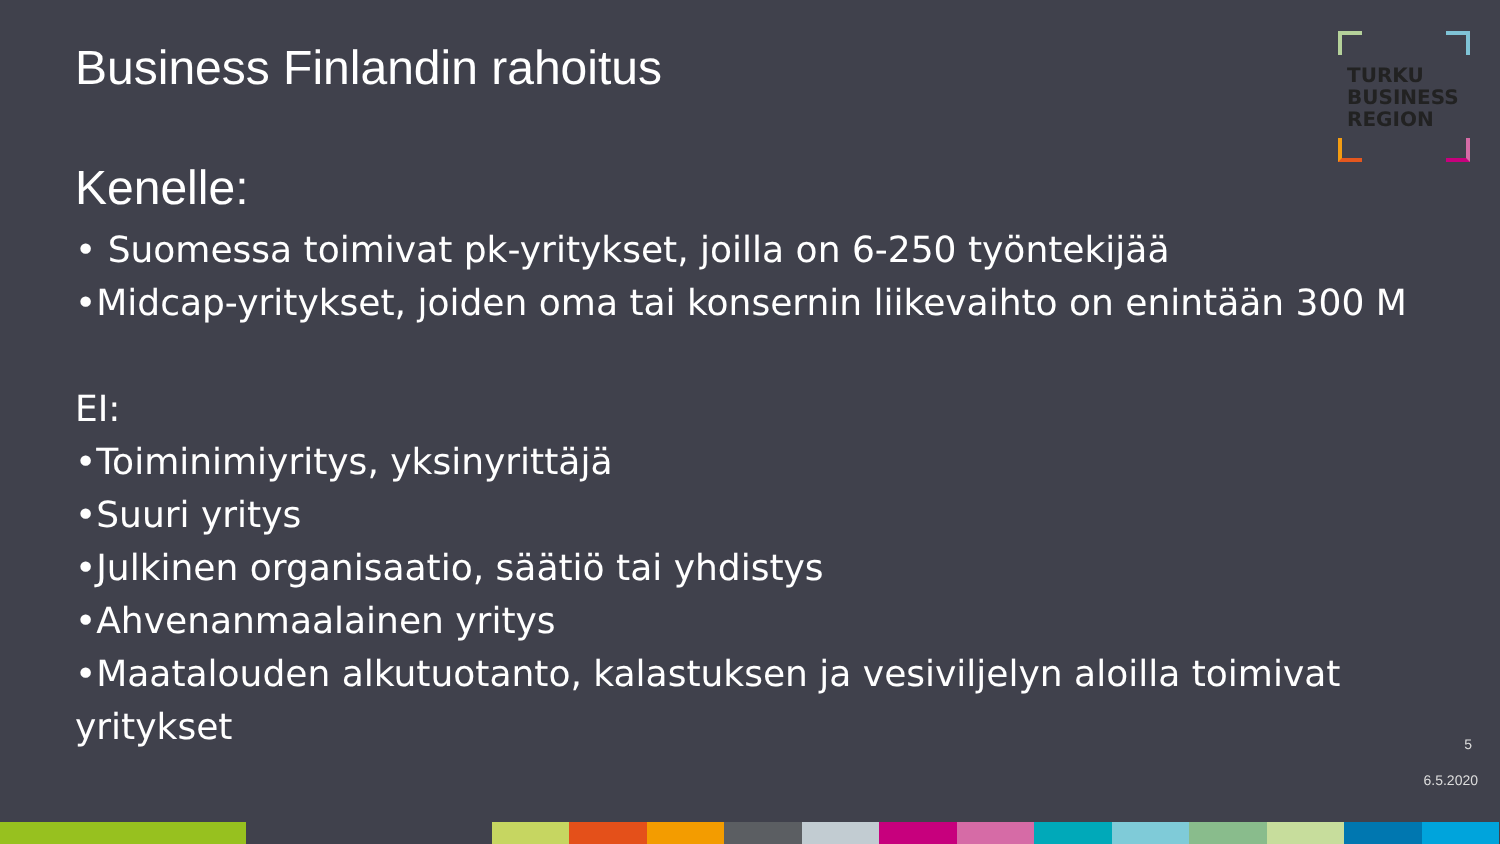TURKU
BUSINESS
REGION
Business Finlandin rahoitus
Kenelle:
• Suomessa toimivat pk-yritykset, joilla on 6-250 työntekijää
•Midcap-yritykset, joiden oma tai konsernin liikevaihto on enintään 300 M
EI:
•Toiminimiyritys, yksinyrittäjä
•Suuri yritys
•Julkinen organisaatio, säätiö tai yhdistys
•Ahvenanmaalainen yritys
•Maatalouden alkutuotanto, kalastuksen ja vesiviljelyn aloilla toimivat yritykset
5
6.5.2020